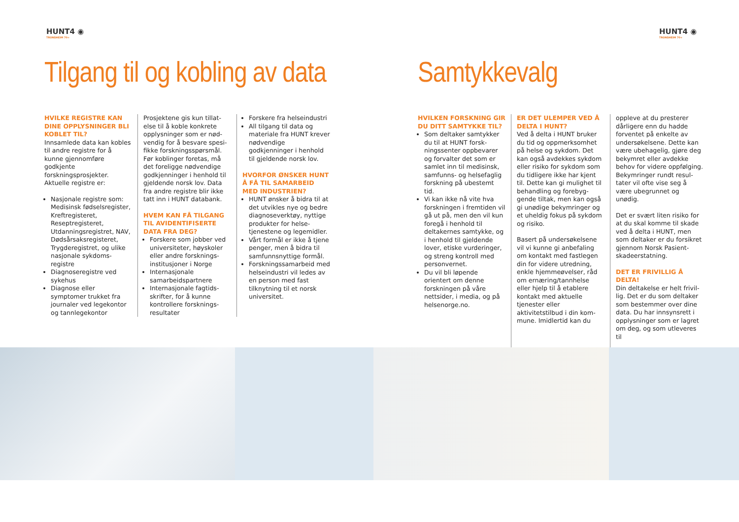HUNT4 ◉
TRONDHEIM 70+
HUNT4 ◉
TRONDHEIM 70+
Tilgang til og kobling av data
HVILKE REGISTRE KAN DINE OPPLYSNINGER BLI KOBLET TIL?
Innsamlede data kan kobles til andre registre for å kunne gjennomføre godkjente forskningsprosjekter. Aktuelle registre er:
Nasjonale registre som: Medisinsk fødsels­register, Kreftregisteret, Reseptregisteret, Utdanningsregistret, NAV, Dødsårsaksregisteret, Trygderegistret, og ulike nasjonale sykdoms­registre
Diagnoseregistre ved sykehus
Diagnose eller symptomer trukket fra journaler ved legekontor og tannlege­kontor
Prosjektene gis kun tillat­else til å koble konkrete opplysninger som er nød­vendig for å besvare spesi­fikke forskningsspørsmål. Før koblinger foretas, må det foreligge nødvendige godkjenninger i henhold til gjeldende norsk lov. Data fra andre registre blir ikke tatt inn i HUNT databank.
HVEM KAN FÅ TILGANG TIL AVIDENTIFISERTE DATA FRA DEG?
Forskere som jobber ved universiteter, høyskoler eller andre forsknings­institusjoner i Norge
Internasjonale samarbeidspartnere
Internasjonale fagtids­skrifter, for å kunne kontrollere forsknings­resultater
Forskere fra helseindustri
All tilgang til data og materiale fra HUNT krever nødvendige godkjenninger i henhold til gjeldende norsk lov.
HVORFOR ØNSKER HUNT Å FÅ TIL SAMARBEID MED INDUSTRIEN?
HUNT ønsker å bidra til at det utvikles nye og bedre diagnoseverktøy, nyttige produkter for helse­tjenestene og legemidler.
Vårt formål er ikke å tjene penger, men å bidra til samfunnsnyttige formål.
Forskningssamarbeid med helseindustri vil ledes av en person med fast tilknytning til et norsk universitet.
Samtykkevalg
HVILKEN FORSKNING GIR DU DITT SAMTYKKE TIL?
Som deltaker samtykker du til at HUNT forsk­ningssenter oppbevarer og forvalter det som er samlet inn til medisinsk, samfunns- og helsefaglig forskning på ubestemt tid.
Vi kan ikke nå vite hva forskningen i fremtiden vil gå ut på, men den vil kun foregå i henhold til deltakernes samtykke, og i henhold til gjeldende lover, etiske vurderinger, og streng kontroll med personvernet.
Du vil bli løpende orientert om denne forskningen på våre nettsider, i media, og på helsenorge.no.
ER DET ULEMPER VED Å DELTA I HUNT?
Ved å delta i HUNT bruker du tid og oppmerksomhet på helse og sykdom. Det kan også avdekkes sykdom eller risiko for sykdom som du tidligere ikke har kjent til. Dette kan gi mulighet til behandling og forebyg­gende tiltak, men kan også gi unødige bekymringer og et uheldig fokus på sykdom og risiko.
Basert på undersøkelsene vil vi kunne gi anbefaling om kontakt med fastlegen din for videre utredning, enkle hjemmeøvelser, råd om ernæring/tannhelse eller hjelp til å etablere kontakt med aktuelle tjenester eller aktivitetstilbud i din kom­mune. Imidlertid kan du
oppleve at du presterer dårligere enn du hadde forventet på enkelte av undersøkelsene. Dette kan være ubehagelig, gjøre deg bekymret eller avdekke behov for videre oppfølging. Bekymringer rundt resul­tater vil ofte vise seg å være ubegrunnet og unødig.
Det er svært liten risiko for at du skal komme til skade ved å delta i HUNT, men som deltaker er du forsikret gjennom Norsk Pasient­skadeerstatning.
DET ER FRIVILLIG Å DELTA!
Din deltakelse er helt frivil­lig. Det er du som deltaker som bestemmer over dine data. Du har innsynsrett i opplysninger som er lagret om deg, og som utleveres til